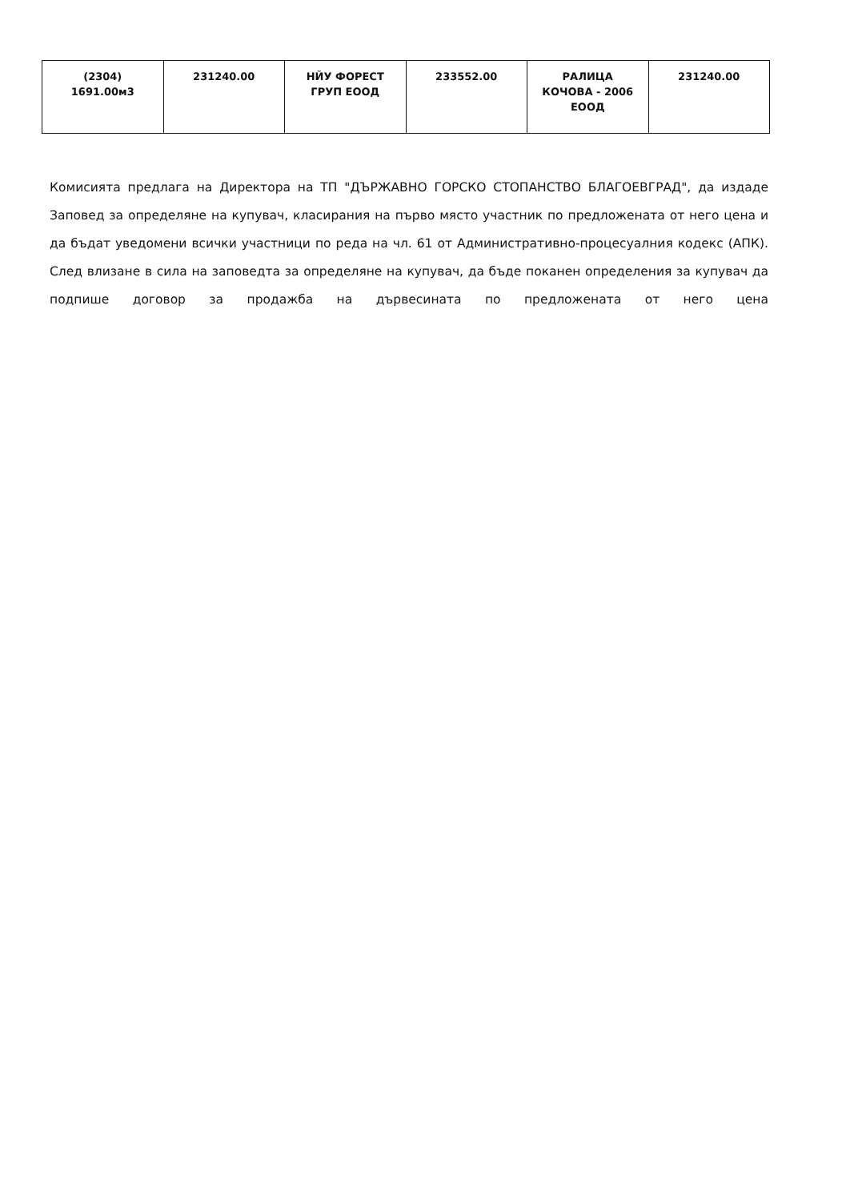| (2304) 1691.00м3 | 231240.00 | НЙУ ФОРЕСТ ГРУП ЕООД | 233552.00 | РАЛИЦА КОЧОВА - 2006 ЕООД | 231240.00 |
Комисията предлага на Директора на ТП "ДЪРЖАВНО ГОРСКО СТОПАНСТВО БЛАГОЕВГРАД", да издаде Заповед за определяне на купувач, класирания на първо място участник по предложената от него цена и да бъдат уведомени всички участници по реда на чл. 61 от Административно-процесуалния кодекс (АПК). След влизане в сила на заповедта за определяне на купувач, да бъде поканен определения за купувач да подпише договор за продажба на дървесината по предложената от него цена